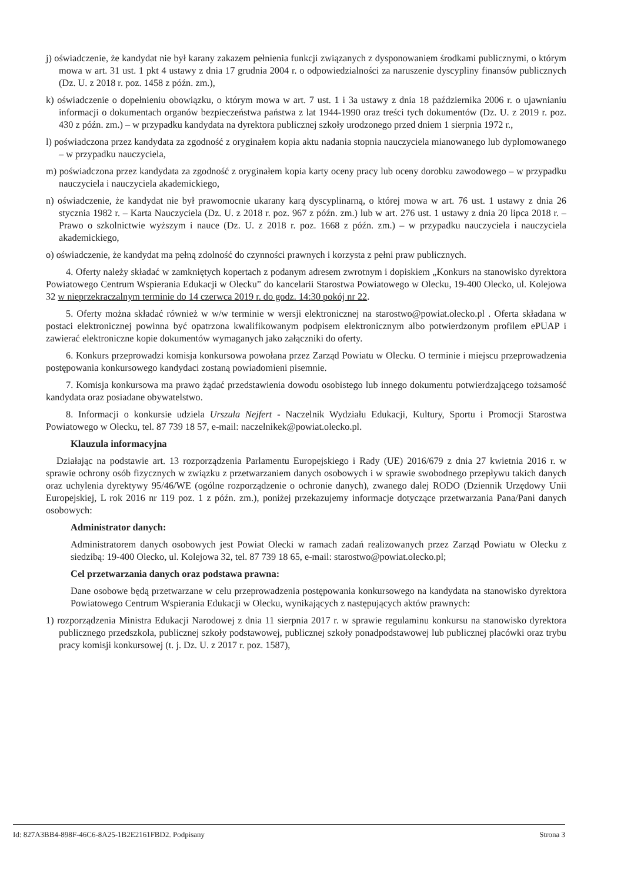j) oświadczenie, że kandydat nie był karany zakazem pełnienia funkcji związanych z dysponowaniem środkami publicznymi, o którym mowa w art. 31 ust. 1 pkt 4 ustawy z dnia 17 grudnia 2004 r. o odpowiedzialności za naruszenie dyscypliny finansów publicznych (Dz. U. z 2018 r. poz. 1458 z późn. zm.),
k) oświadczenie o dopełnieniu obowiązku, o którym mowa w art. 7 ust. 1 i 3a ustawy z dnia 18 października 2006 r. o ujawnianiu informacji o dokumentach organów bezpieczeństwa państwa z lat 1944-1990 oraz treści tych dokumentów (Dz. U. z 2019 r. poz. 430 z późn. zm.) – w przypadku kandydata na dyrektora publicznej szkoły urodzonego przed dniem 1 sierpnia 1972 r.,
l) poświadczona przez kandydata za zgodność z oryginałem kopia aktu nadania stopnia nauczyciela mianowanego lub dyplomowanego – w przypadku nauczyciela,
m) poświadczona przez kandydata za zgodność z oryginałem kopia karty oceny pracy lub oceny dorobku zawodowego – w przypadku nauczyciela i nauczyciela akademickiego,
n) oświadczenie, że kandydat nie był prawomocnie ukarany karą dyscyplinarną, o której mowa w art. 76 ust. 1 ustawy z dnia 26 stycznia 1982 r. – Karta Nauczyciela (Dz. U. z 2018 r. poz. 967 z późn. zm.) lub w art. 276 ust. 1 ustawy z dnia 20 lipca 2018 r. – Prawo o szkolnictwie wyższym i nauce (Dz. U. z 2018 r. poz. 1668 z późn. zm.) – w przypadku nauczyciela i nauczyciela akademickiego,
o) oświadczenie, że kandydat ma pełną zdolność do czynności prawnych i korzysta z pełni praw publicznych.
4. Oferty należy składać w zamkniętych kopertach z podanym adresem zwrotnym i dopiskiem „Konkurs na stanowisko dyrektora Powiatowego Centrum Wspierania Edukacji w Olecku” do kancelarii Starostwa Powiatowego w Olecku, 19-400 Olecko, ul. Kolejowa 32 w nieprzekraczalnym terminie do 14 czerwca 2019 r. do godz. 14:30 pokój nr 22.
5. Oferty można składać również w w/w terminie w wersji elektronicznej na starostwo@powiat.olecko.pl . Oferta składana w postaci elektronicznej powinna być opatrzona kwalifikowanym podpisem elektronicznym albo potwierdzonym profilem ePUAP i zawierać elektroniczne kopie dokumentów wymaganych jako załączniki do oferty.
6. Konkurs przeprowadzi komisja konkursowa powołana przez Zarząd Powiatu w Olecku. O terminie i miejscu przeprowadzenia postępowania konkursowego kandydaci zostaną powiadomieni pisemnie.
7. Komisja konkursowa ma prawo żądać przedstawienia dowodu osobistego lub innego dokumentu potwierdzającego tożsamość kandydata oraz posiadane obywatelstwo.
8. Informacji o konkursie udziela Urszula Nejfert - Naczelnik Wydziału Edukacji, Kultury, Sportu i Promocji Starostwa Powiatowego w Olecku, tel. 87 739 18 57, e-mail: naczelnikek@powiat.olecko.pl.
Klauzula informacyjna
Działając na podstawie art. 13 rozporządzenia Parlamentu Europejskiego i Rady (UE) 2016/679 z dnia 27 kwietnia 2016 r. w sprawie ochrony osób fizycznych w związku z przetwarzaniem danych osobowych i w sprawie swobodnego przepływu takich danych oraz uchylenia dyrektywy 95/46/WE (ogólne rozporządzenie o ochronie danych), zwanego dalej RODO (Dziennik Urzędowy Unii Europejskiej, L rok 2016 nr 119 poz. 1 z późn. zm.), poniżej przekazujemy informacje dotyczące przetwarzania Pana/Pani danych osobowych:
Administrator danych:
Administratorem danych osobowych jest Powiat Olecki w ramach zadań realizowanych przez Zarząd Powiatu w Olecku z siedzibą: 19-400 Olecko, ul. Kolejowa 32, tel. 87 739 18 65, e-mail: starostwo@powiat.olecko.pl;
Cel przetwarzania danych oraz podstawa prawna:
Dane osobowe będą przetwarzane w celu przeprowadzenia postępowania konkursowego na kandydata na stanowisko dyrektora Powiatowego Centrum Wspierania Edukacji w Olecku, wynikających z następujących aktów prawnych:
1) rozporządzenia Ministra Edukacji Narodowej z dnia 11 sierpnia 2017 r. w sprawie regulaminu konkursu na stanowisko dyrektora publicznego przedszkola, publicznej szkoły podstawowej, publicznej szkoły ponadpodstawowej lub publicznej placówki oraz trybu pracy komisji konkursowej (t. j. Dz. U. z 2017 r. poz. 1587),
Id: 827A3BB4-898F-46C6-8A25-1B2E2161FBD2. Podpisany Strona 3